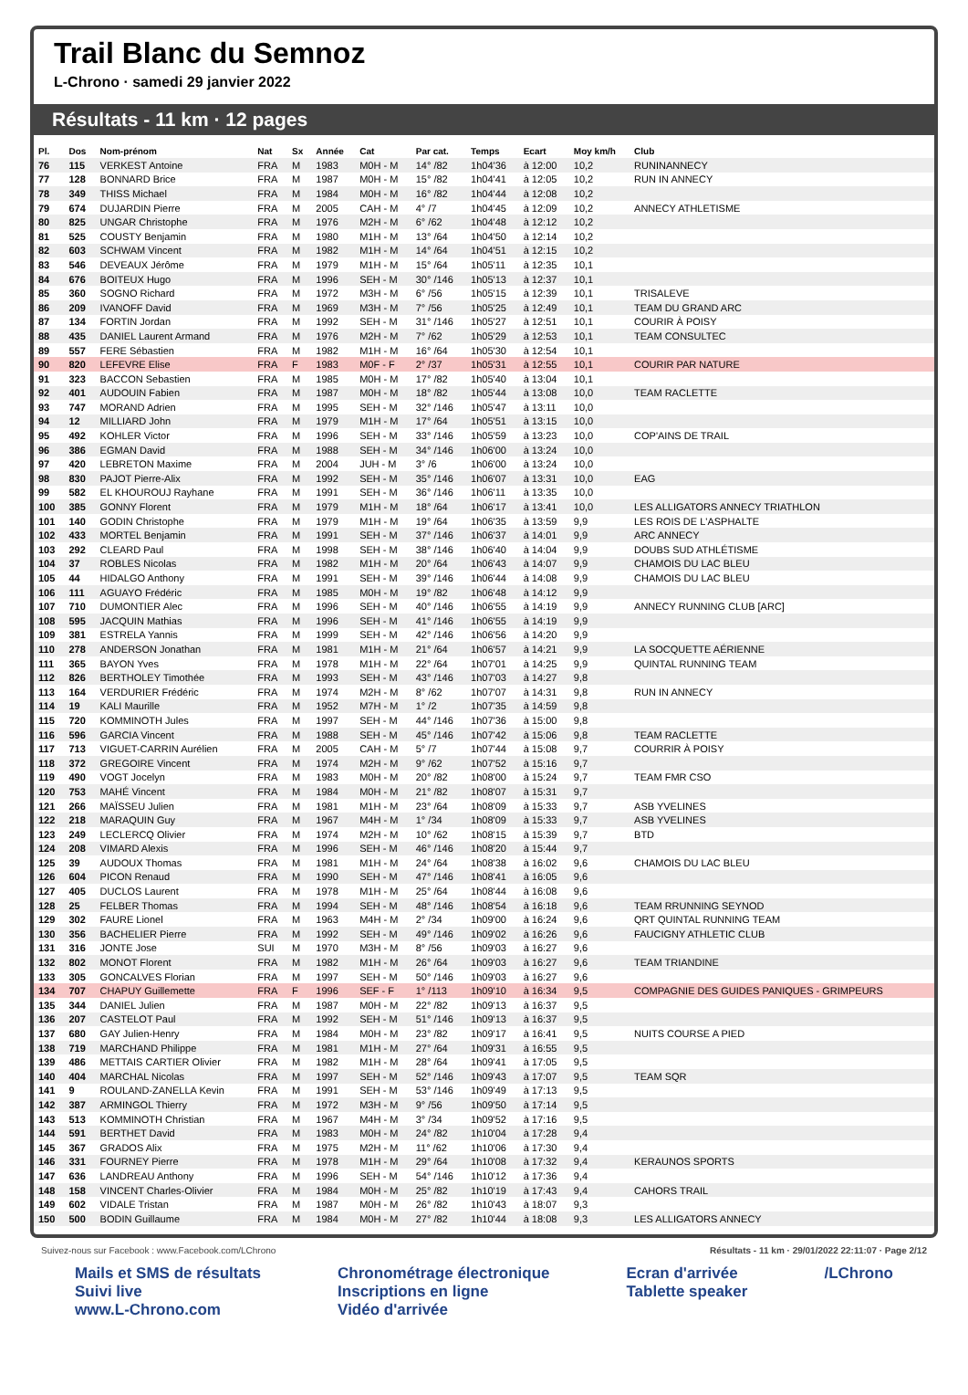Trail Blanc du Semnoz
L-Chrono · samedi 29 janvier 2022
Résultats - 11 km · 12 pages
| Pl. | Dos | Nom-prénom | Nat | Sx | Année | Cat | Par cat. | Temps | Ecart | Moy km/h | Club |
| --- | --- | --- | --- | --- | --- | --- | --- | --- | --- | --- | --- |
| 76 | 115 | VERKEST Antoine | FRA | M | 1983 | M0H - M | 14° /82 | 1h04'36 | à 12:00 | 10,2 | RUNINANNECY |
| 77 | 128 | BONNARD Brice | FRA | M | 1987 | M0H - M | 15° /82 | 1h04'41 | à 12:05 | 10,2 | RUN IN ANNECY |
| 78 | 349 | THISS Michael | FRA | M | 1984 | M0H - M | 16° /82 | 1h04'44 | à 12:08 | 10,2 | |
| 79 | 674 | DUJARDIN Pierre | FRA | M | 2005 | CAH - M | 4° /7 | 1h04'45 | à 12:09 | 10,2 | ANNECY ATHLETISME |
| 80 | 825 | UNGAR Christophe | FRA | M | 1976 | M2H - M | 6° /62 | 1h04'48 | à 12:12 | 10,2 | |
| 81 | 525 | COUSTY Benjamin | FRA | M | 1980 | M1H - M | 13° /64 | 1h04'50 | à 12:14 | 10,2 | |
| 82 | 603 | SCHWAM Vincent | FRA | M | 1982 | M1H - M | 14° /64 | 1h04'51 | à 12:15 | 10,2 | |
| 83 | 546 | DEVEAUX Jérôme | FRA | M | 1979 | M1H - M | 15° /64 | 1h05'11 | à 12:35 | 10,1 | |
| 84 | 676 | BOITEUX Hugo | FRA | M | 1996 | SEH - M | 30° /146 | 1h05'13 | à 12:37 | 10,1 | |
| 85 | 360 | SOGNO Richard | FRA | M | 1972 | M3H - M | 6° /56 | 1h05'15 | à 12:39 | 10,1 | TRISALEVE |
| 86 | 209 | IVANOFF David | FRA | M | 1969 | M3H - M | 7° /56 | 1h05'25 | à 12:49 | 10,1 | TEAM DU GRAND ARC |
| 87 | 134 | FORTIN Jordan | FRA | M | 1992 | SEH - M | 31° /146 | 1h05'27 | à 12:51 | 10,1 | COURIR À POISY |
| 88 | 435 | DANIEL Laurent Armand | FRA | M | 1976 | M2H - M | 7° /62 | 1h05'29 | à 12:53 | 10,1 | TEAM CONSULTEC |
| 89 | 557 | FERE Sébastien | FRA | M | 1982 | M1H - M | 16° /64 | 1h05'30 | à 12:54 | 10,1 | |
| 90 | 820 | LEFEVRE Elise | FRA | F | 1983 | M0F - F | 2° /37 | 1h05'31 | à 12:55 | 10,1 | COURIR PAR NATURE |
| 91 | 323 | BACCON Sebastien | FRA | M | 1985 | M0H - M | 17° /82 | 1h05'40 | à 13:04 | 10,1 | |
| 92 | 401 | AUDOUIN Fabien | FRA | M | 1987 | M0H - M | 18° /82 | 1h05'44 | à 13:08 | 10,0 | TEAM RACLETTE |
| 93 | 747 | MORAND Adrien | FRA | M | 1995 | SEH - M | 32° /146 | 1h05'47 | à 13:11 | 10,0 | |
| 94 | 12 | MILLIARD John | FRA | M | 1979 | M1H - M | 17° /64 | 1h05'51 | à 13:15 | 10,0 | |
| 95 | 492 | KOHLER Victor | FRA | M | 1996 | SEH - M | 33° /146 | 1h05'59 | à 13:23 | 10,0 | COP'AINS DE TRAIL |
| 96 | 386 | EGMAN David | FRA | M | 1988 | SEH - M | 34° /146 | 1h06'00 | à 13:24 | 10,0 | |
| 97 | 420 | LEBRETON Maxime | FRA | M | 2004 | JUH - M | 3° /6 | 1h06'00 | à 13:24 | 10,0 | |
| 98 | 830 | PAJOT Pierre-Alix | FRA | M | 1992 | SEH - M | 35° /146 | 1h06'07 | à 13:31 | 10,0 | EAG |
| 99 | 582 | EL KHOUROUJ Rayhane | FRA | M | 1991 | SEH - M | 36° /146 | 1h06'11 | à 13:35 | 10,0 | |
| 100 | 385 | GONNY Florent | FRA | M | 1979 | M1H - M | 18° /64 | 1h06'17 | à 13:41 | 10,0 | LES ALLIGATORS ANNECY TRIATHLON |
| 101 | 140 | GODIN Christophe | FRA | M | 1979 | M1H - M | 19° /64 | 1h06'35 | à 13:59 | 9,9 | LES ROIS DE L'ASPHALTE |
| 102 | 433 | MORTEL Benjamin | FRA | M | 1991 | SEH - M | 37° /146 | 1h06'37 | à 14:01 | 9,9 | ARC ANNECY |
| 103 | 292 | CLEARD Paul | FRA | M | 1998 | SEH - M | 38° /146 | 1h06'40 | à 14:04 | 9,9 | DOUBS SUD ATHLÉTISME |
| 104 | 37 | ROBLES Nicolas | FRA | M | 1982 | M1H - M | 20° /64 | 1h06'43 | à 14:07 | 9,9 | CHAMOIS DU LAC BLEU |
| 105 | 44 | HIDALGO Anthony | FRA | M | 1991 | SEH - M | 39° /146 | 1h06'44 | à 14:08 | 9,9 | CHAMOIS DU LAC BLEU |
| 106 | 111 | AGUAYO Frédéric | FRA | M | 1985 | M0H - M | 19° /82 | 1h06'48 | à 14:12 | 9,9 | |
| 107 | 710 | DUMONTIER Alec | FRA | M | 1996 | SEH - M | 40° /146 | 1h06'55 | à 14:19 | 9,9 | ANNECY RUNNING CLUB [ARC] |
| 108 | 595 | JACQUIN Mathias | FRA | M | 1996 | SEH - M | 41° /146 | 1h06'55 | à 14:19 | 9,9 | |
| 109 | 381 | ESTRELA Yannis | FRA | M | 1999 | SEH - M | 42° /146 | 1h06'56 | à 14:20 | 9,9 | |
| 110 | 278 | ANDERSON Jonathan | FRA | M | 1981 | M1H - M | 21° /64 | 1h06'57 | à 14:21 | 9,9 | LA SOCQUETTE AÉRIENNE |
| 111 | 365 | BAYON Yves | FRA | M | 1978 | M1H - M | 22° /64 | 1h07'01 | à 14:25 | 9,9 | QUINTAL RUNNING TEAM |
| 112 | 826 | BERTHOLEY Timothée | FRA | M | 1993 | SEH - M | 43° /146 | 1h07'03 | à 14:27 | 9,8 | |
| 113 | 164 | VERDURIER Frédéric | FRA | M | 1974 | M2H - M | 8° /62 | 1h07'07 | à 14:31 | 9,8 | RUN IN ANNECY |
| 114 | 19 | KALI Maurille | FRA | M | 1952 | M7H - M | 1° /2 | 1h07'35 | à 14:59 | 9,8 | |
| 115 | 720 | KOMMINOTH Jules | FRA | M | 1997 | SEH - M | 44° /146 | 1h07'36 | à 15:00 | 9,8 | |
| 116 | 596 | GARCIA Vincent | FRA | M | 1988 | SEH - M | 45° /146 | 1h07'42 | à 15:06 | 9,8 | TEAM RACLETTE |
| 117 | 713 | VIGUET-CARRIN Aurélien | FRA | M | 2005 | CAH - M | 5° /7 | 1h07'44 | à 15:08 | 9,7 | COURRIR À POISY |
| 118 | 372 | GREGOIRE Vincent | FRA | M | 1974 | M2H - M | 9° /62 | 1h07'52 | à 15:16 | 9,7 | |
| 119 | 490 | VOGT Jocelyn | FRA | M | 1983 | M0H - M | 20° /82 | 1h08'00 | à 15:24 | 9,7 | TEAM FMR CSO |
| 120 | 753 | MAHÉ Vincent | FRA | M | 1984 | M0H - M | 21° /82 | 1h08'07 | à 15:31 | 9,7 | |
| 121 | 266 | MAÏSSEU Julien | FRA | M | 1981 | M1H - M | 23° /64 | 1h08'09 | à 15:33 | 9,7 | ASB YVELINES |
| 122 | 218 | MARAQUIN Guy | FRA | M | 1967 | M4H - M | 1° /34 | 1h08'09 | à 15:33 | 9,7 | ASB YVELINES |
| 123 | 249 | LECLERCQ Olivier | FRA | M | 1974 | M2H - M | 10° /62 | 1h08'15 | à 15:39 | 9,7 | BTD |
| 124 | 208 | VIMARD Alexis | FRA | M | 1996 | SEH - M | 46° /146 | 1h08'20 | à 15:44 | 9,7 | |
| 125 | 39 | AUDOUX Thomas | FRA | M | 1981 | M1H - M | 24° /64 | 1h08'38 | à 16:02 | 9,6 | CHAMOIS DU LAC BLEU |
| 126 | 604 | PICON Renaud | FRA | M | 1990 | SEH - M | 47° /146 | 1h08'41 | à 16:05 | 9,6 | |
| 127 | 405 | DUCLOS Laurent | FRA | M | 1978 | M1H - M | 25° /64 | 1h08'44 | à 16:08 | 9,6 | |
| 128 | 25 | FELBER Thomas | FRA | M | 1994 | SEH - M | 48° /146 | 1h08'54 | à 16:18 | 9,6 | TEAM RRUNNING SEYNOD |
| 129 | 302 | FAURE Lionel | FRA | M | 1963 | M4H - M | 2° /34 | 1h09'00 | à 16:24 | 9,6 | QRT QUINTAL RUNNING TEAM |
| 130 | 356 | BACHELIER Pierre | FRA | M | 1992 | SEH - M | 49° /146 | 1h09'02 | à 16:26 | 9,6 | FAUCIGNY ATHLETIC CLUB |
| 131 | 316 | JONTE Jose | SUI | M | 1970 | M3H - M | 8° /56 | 1h09'03 | à 16:27 | 9,6 | |
| 132 | 802 | MONOT Florent | FRA | M | 1982 | M1H - M | 26° /64 | 1h09'03 | à 16:27 | 9,6 | TEAM TRIANDINE |
| 133 | 305 | GONCALVES Florian | FRA | M | 1997 | SEH - M | 50° /146 | 1h09'03 | à 16:27 | 9,6 | |
| 134 | 707 | CHAPUY Guillemette | FRA | F | 1996 | SEF - F | 1° /113 | 1h09'10 | à 16:34 | 9,5 | COMPAGNIE DES GUIDES PANIQUES - GRIMPEURS |
| 135 | 344 | DANIEL Julien | FRA | M | 1987 | M0H - M | 22° /82 | 1h09'13 | à 16:37 | 9,5 | |
| 136 | 207 | CASTELOT Paul | FRA | M | 1992 | SEH - M | 51° /146 | 1h09'13 | à 16:37 | 9,5 | |
| 137 | 680 | GAY Julien-Henry | FRA | M | 1984 | M0H - M | 23° /82 | 1h09'17 | à 16:41 | 9,5 | NUITS COURSE A PIED |
| 138 | 719 | MARCHAND Philippe | FRA | M | 1981 | M1H - M | 27° /64 | 1h09'31 | à 16:55 | 9,5 | |
| 139 | 486 | METTAIS CARTIER Olivier | FRA | M | 1982 | M1H - M | 28° /64 | 1h09'41 | à 17:05 | 9,5 | |
| 140 | 404 | MARCHAL Nicolas | FRA | M | 1997 | SEH - M | 52° /146 | 1h09'43 | à 17:07 | 9,5 | TEAM SQR |
| 141 | 9 | ROULAND-ZANELLA Kevin | FRA | M | 1991 | SEH - M | 53° /146 | 1h09'49 | à 17:13 | 9,5 | |
| 142 | 387 | ARMINGOL Thierry | FRA | M | 1972 | M3H - M | 9° /56 | 1h09'50 | à 17:14 | 9,5 | |
| 143 | 513 | KOMMINOTH Christian | FRA | M | 1967 | M4H - M | 3° /34 | 1h09'52 | à 17:16 | 9,5 | |
| 144 | 591 | BERTHET David | FRA | M | 1983 | M0H - M | 24° /82 | 1h10'04 | à 17:28 | 9,4 | |
| 145 | 367 | GRADOS Alix | FRA | M | 1975 | M2H - M | 11° /62 | 1h10'06 | à 17:30 | 9,4 | |
| 146 | 331 | FOURNEY Pierre | FRA | M | 1978 | M1H - M | 29° /64 | 1h10'08 | à 17:32 | 9,4 | KERAUNOS SPORTS |
| 147 | 636 | LANDREAU Anthony | FRA | M | 1996 | SEH - M | 54° /146 | 1h10'12 | à 17:36 | 9,4 | |
| 148 | 158 | VINCENT Charles-Olivier | FRA | M | 1984 | M0H - M | 25° /82 | 1h10'19 | à 17:43 | 9,4 | CAHORS TRAIL |
| 149 | 602 | VIDALE Tristan | FRA | M | 1987 | M0H - M | 26° /82 | 1h10'43 | à 18:07 | 9,3 | |
| 150 | 500 | BODIN Guillaume | FRA | M | 1984 | M0H - M | 27° /82 | 1h10'44 | à 18:08 | 9,3 | LES ALLIGATORS ANNECY |
Suivez-nous sur Facebook : www.Facebook.com/LChrono Résultats - 11 km · 29/01/2022 22:11:07 · Page 2/12
Mails et SMS de résultats
Suivi live
www.L-Chrono.com
Chronométrage électronique
Inscriptions en ligne
Vidéo d'arrivée
Ecran d'arrivée
Tablette speaker
/LChrono